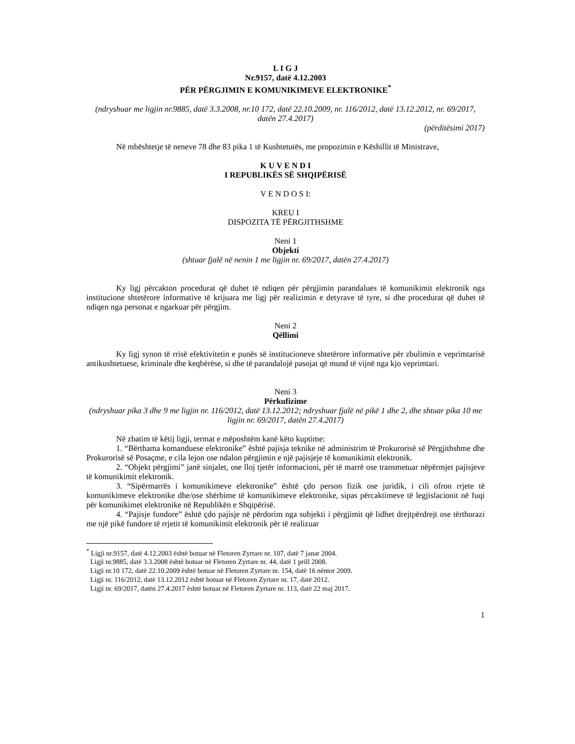L I G J
Nr.9157, datë 4.12.2003
PËR PËRGJIMIN E KOMUNIKIMEVE ELEKTRONIKE<sup>*</sup>
(ndryshuar me ligjin nr.9885, datë 3.3.2008, nr.10 172, datë 22.10.2009, nr. 116/2012, datë 13.12.2012, nr. 69/2017, datën 27.4.2017)
(përditësimi 2017)
Në mbështetje të neneve 78 dhe 83 pika 1 të Kushtetutës, me propozimin e Këshillit të Ministrave,
K U V E N D I
I REPUBLIKËS SË SHQIPËRISË
V E N D O S I:
KREU I
DISPOZITA TË PËRGJITHSHME
Neni 1
Objekti
(shtuar fjalë në nenin 1 me ligjin nr. 69/2017, datën 27.4.2017)
Ky ligj përcakton procedurat që duhet të ndiqen për përgjimin parandalues të komunikimit elektronik nga institucione shtetërore informative të krijuara me ligj për realizimin e detyrave të tyre, si dhe procedurat që duhet të ndiqen nga personat e ngarkuar për përgjim.
Neni 2
Qëllimi
Ky ligj synon të rrisë efektivitetin e punës së institucioneve shtetërore informative për zbulimin e veprimtarisë antikushtetuese, kriminale dhe keqbërëse, si dhe të parandalojë pasojat që mund të vijnë nga kjo veprimtari.
Neni 3
Përkufizime
(ndryshuar pika 3 dhe 9 me ligjin nr. 116/2012, datë 13.12.2012; ndryshuar fjalë në pikë 1 dhe 2, dhe shtuar pika 10 me ligjin nr. 69/2017, datën 27.4.2017)
Në zbatim të këtij ligji, termat e mëposhtëm kanë këto kuptime:
1. “Bërthama komanduese elektronike” është pajisja teknike në administrim të Prokurorisë së Përgjithshme dhe Prokurorisë së Posaçme, e cila lejon ose ndalon përgjimin e një pajisjeje të komunikimit elektronik.
2. “Objekt përgjimi” janë sinjalet, ose lloj tjetër informacioni, për të marrë ose transmetuar nëpërmjet pajisjeve të komunikimit elektronik.
3. “Sipërmarrës i komunikimeve elektronike” është çdo person fizik ose juridik, i cili ofron rrjete të komunikimeve elektronike dhe/ose shërbime të komunikimeve elektronike, sipas përcaktimeve të legjislacionit në fuqi për komunikimet elektronike në Republikën e Shqipërisë.
4. “Pajisje fundore” është çdo pajisje në përdorim nga subjekti i përgjimit që lidhet drejtpërdrejt ose tërthorazi me një pikë fundore të rrjetit të komunikimit elektronik për të realizuar
<sup>*</sup> Ligji nr.9157, datë 4.12.2003 është botuar në Fletoren Zyrtare nr. 107, datë 7 janar 2004.
Ligji nr.9885, datë 3.3.2008 është botuar në Fletoren Zyrtare nr. 44, datë 1 prill 2008.
Ligji nr.10 172, datë 22.10.2009 është botuar në Fletoren Zyrtare nr. 154, datë 16 nëntor 2009.
Ligji nr. 116/2012, datë 13.12.2012 është botuar në Fletoren Zyrtare nr. 17, datë 2012.
Ligji nr. 69/2017, datën 27.4.2017 është botuar në Fletoren Zyrtare nr. 113, datë 22 maj 2017.
1